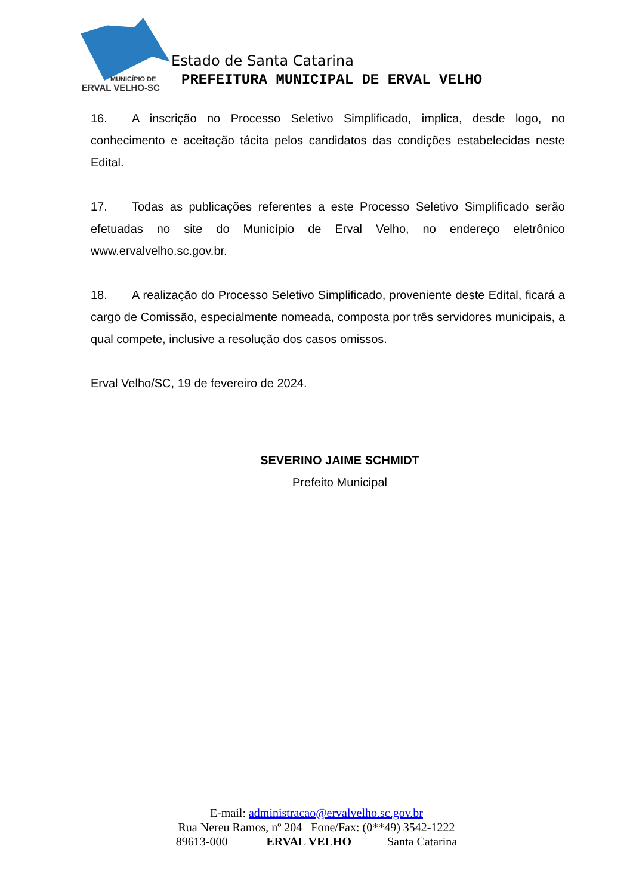MUNICÍPIO DE
ERVAL VELHO-SC
Estado de Santa Catarina
PREFEITURA MUNICIPAL DE ERVAL VELHO
16. A inscrição no Processo Seletivo Simplificado, implica, desde logo, no conhecimento e aceitação tácita pelos candidatos das condições estabelecidas neste Edital.
17. Todas as publicações referentes a este Processo Seletivo Simplificado serão efetuadas no site do Município de Erval Velho, no endereço eletrônico www.ervalvelho.sc.gov.br.
18. A realização do Processo Seletivo Simplificado, proveniente deste Edital, ficará a cargo de Comissão, especialmente nomeada, composta por três servidores municipais, a qual compete, inclusive a resolução dos casos omissos.
Erval Velho/SC, 19 de fevereiro de 2024.
SEVERINO JAIME SCHMIDT
Prefeito Municipal
E-mail: administracao@ervalvelho.sc.gov.br
Rua Nereu Ramos, nº 204 Fone/Fax: (0**49) 3542-1222
89613-000 ERVAL VELHO Santa Catarina